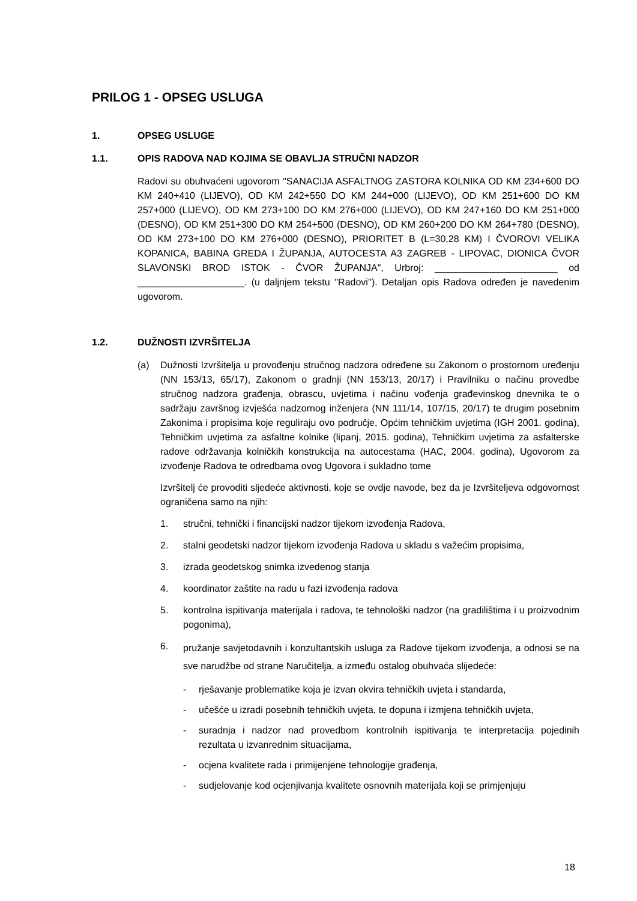PRILOG 1 - OPSEG USLUGA
1. OPSEG USLUGE
1.1. OPIS RADOVA NAD KOJIMA SE OBAVLJA STRUČNI NADZOR
Radovi su obuhvaćeni ugovorom ″SANACIJA ASFALTNOG ZASTORA KOLNIKA OD KM 234+600 DO KM 240+410 (LIJEVO), OD KM 242+550 DO KM 244+000 (LIJEVO), OD KM 251+600 DO KM 257+000 (LIJEVO), OD KM 273+100 DO KM 276+000 (LIJEVO), OD KM 247+160 DO KM 251+000 (DESNO), OD KM 251+300 DO KM 254+500 (DESNO), OD KM 260+200 DO KM 264+780 (DESNO), OD KM 273+100 DO KM 276+000 (DESNO), PRIORITET B (L=30,28 KM) I ČVOROVI VELIKA KOPANICA, BABINA GREDA I ŽUPANJA, AUTOCESTA A3 ZAGREB - LIPOVAC, DIONICA ČVOR SLAVONSKI BROD ISTOK - ČVOR ŽUPANJA", Urbroj: _______________________ od ____________________. (u daljnjem tekstu ''Radovi''). Detaljan opis Radova određen je navedenim ugovorom.
1.2. DUŽNOSTI IZVRŠITELJA
(a) Dužnosti Izvršitelja u provođenju stručnog nadzora određene su Zakonom o prostornom uređenju (NN 153/13, 65/17), Zakonom o gradnji (NN 153/13, 20/17) i Pravilniku o načinu provedbe stručnog nadzora građenja, obrascu, uvjetima i načinu vođenja građevinskog dnevnika te o sadržaju završnog izvješća nadzornog inženjera (NN 111/14, 107/15, 20/17) te drugim posebnim Zakonima i propisima koje reguliraju ovo područje, Općim tehničkim uvjetima (IGH 2001. godina), Tehničkim uvjetima za asfaltne kolnike (lipanj, 2015. godina), Tehničkim uvjetima za asfalterske radove održavanja kolničkih konstrukcija na autocestama (HAC, 2004. godina), Ugovorom za izvođenje Radova te odredbama ovog Ugovora i sukladno tome
Izvršitelj će provoditi sljedeće aktivnosti, koje se ovdje navode, bez da je Izvršiteljeva odgovornost ograničena samo na njih:
1. stručni, tehnički i financijski nadzor tijekom izvođenja Radova,
2. stalni geodetski nadzor tijekom izvođenja Radova u skladu s važećim propisima,
3. izrada geodetskog snimka izvedenog stanja
4. koordinator zaštite na radu u fazi izvođenja radova
5. kontrolna ispitivanja materijala i radova, te tehnološki nadzor (na gradilištima i u proizvodnim pogonima),
6.
pružanje savjetodavnih i konzultantskih usluga za Radove tijekom izvođenja, a odnosi se na sve narudžbe od strane Naručitelja, a između ostalog obuhvaća slijedeće:
- rješavanje problematike koja je izvan okvira tehničkih uvjeta i standarda,
- učešće u izradi posebnih tehničkih uvjeta, te dopuna i izmjena tehničkih uvjeta,
- suradnja i nadzor nad provedbom kontrolnih ispitivanja te interpretacija pojedinih rezultata u izvanrednim situacijama,
- ocjena kvalitete rada i primijenjene tehnologije građenja,
- sudjelovanje kod ocjenjivanja kvalitete osnovnih materijala koji se primjenjuju
18